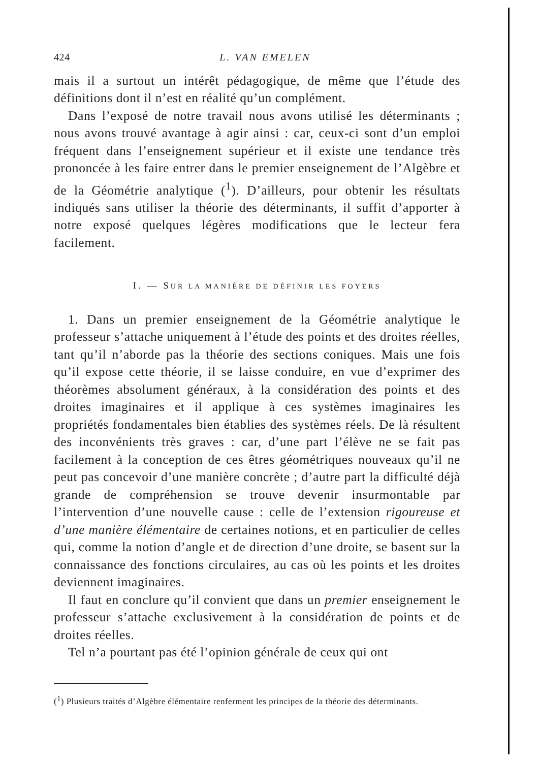424 L. VAN EMELEN
mais il a surtout un intérêt pédagogique, de même que l’étude des définitions dont il n’est en réalité qu’un complément.
Dans l’exposé de notre travail nous avons utilisé les déterminants ; nous avons trouvé avantage à agir ainsi : car, ceux-ci sont d’un emploi fréquent dans l’enseignement supérieur et il existe une tendance très prononcée à les faire entrer dans le premier enseignement de l’Algèbre et de la Géométrie analytique (<sup>1</sup>). D’ailleurs, pour obtenir les résultats indiqués sans utiliser la théorie des déterminants, il suffit d’apporter à notre exposé quelques légères modifications que le lecteur fera facilement.
I. — SUR LA MANIÈRE DE DÉFINIR LES FOYERS
1. Dans un premier enseignement de la Géométrie analytique le professeur s’attache uniquement à l’étude des points et des droites réelles, tant qu’il n’aborde pas la théorie des sections coniques. Mais une fois qu’il expose cette théorie, il se laisse conduire, en vue d’exprimer des théorèmes absolument généraux, à la considération des points et des droites imaginaires et il applique à ces systèmes imaginaires les propriétés fondamentales bien établies des systèmes réels. De là résultent des inconvénients très graves : car, d’une part l’élève ne se fait pas facilement à la conception de ces êtres géométriques nouveaux qu’il ne peut pas concevoir d’une manière concrète ; d’autre part la difficulté déjà grande de compréhension se trouve devenir insurmontable par l’intervention d’une nouvelle cause : celle de l’extension rigoureuse et d’une manière élémentaire de certaines notions, et en particulier de celles qui, comme la notion d’angle et de direction d’une droite, se basent sur la connaissance des fonctions circulaires, au cas où les points et les droites deviennent imaginaires.
Il faut en conclure qu’il convient que dans un premier enseignement le professeur s’attache exclusivement à la considération de points et de droites réelles.
Tel n’a pourtant pas été l’opinion générale de ceux qui ont
(<sup>1</sup>) Plusieurs traités d’Algèbre élémentaire renferment les principes de la théorie des déterminants.